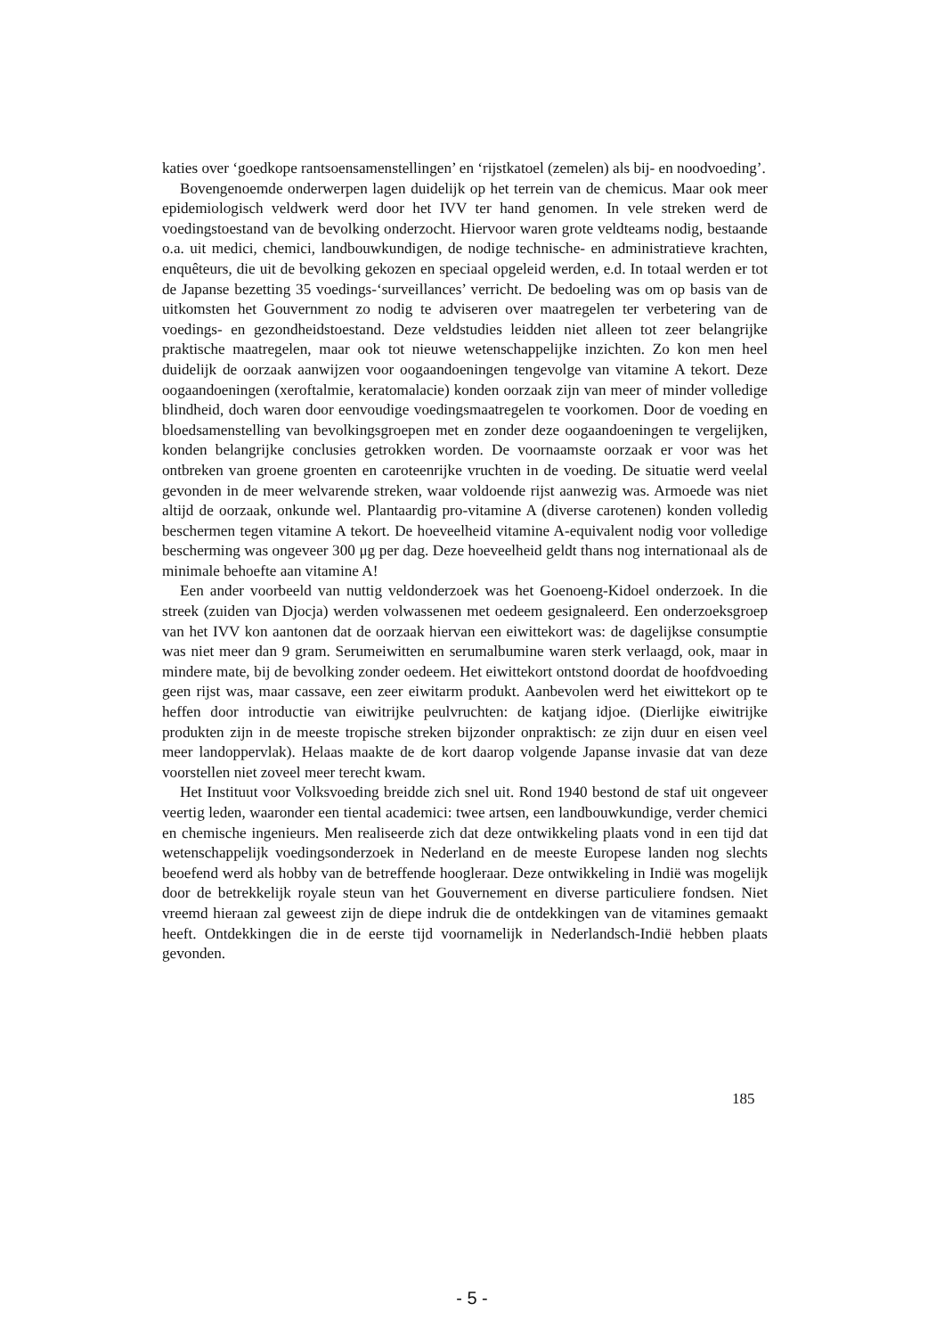katies over ‘goedkope rantsoensamenstellingen’ en ‘rijstkatoel (zemelen) als bij- en noodvoeding’.
Bovengenoemde onderwerpen lagen duidelijk op het terrein van de chemicus. Maar ook meer epidemiologisch veldwerk werd door het IVV ter hand genomen. In vele streken werd de voedingstoestand van de bevolking onderzocht. Hiervoor waren grote veldteams nodig, bestaande o.a. uit medici, chemici, landbouwkundigen, de nodige technische- en administratieve krachten, enquêteurs, die uit de bevolking gekozen en speciaal opgeleid werden, e.d. In totaal werden er tot de Japanse bezetting 35 voedings-‘surveillances’ verricht. De bedoeling was om op basis van de uitkomsten het Gouvernment zo nodig te adviseren over maatregelen ter verbetering van de voedings- en gezondheidstoestand. Deze veldstudies leidden niet alleen tot zeer belangrijke praktische maatregelen, maar ook tot nieuwe wetenschappelijke inzichten. Zo kon men heel duidelijk de oorzaak aanwijzen voor oogaandoeningen tengevolge van vitamine A tekort. Deze oogaandoeningen (xeroftalmie, keratomalacie) konden oorzaak zijn van meer of minder volledige blindheid, doch waren door eenvoudige voedingsmaatregelen te voorkomen. Door de voeding en bloedsamenstelling van bevolkingsgroepen met en zonder deze oogaandoeningen te vergelijken, konden belangrijke conclusies getrokken worden. De voornaamste oorzaak er voor was het ontbreken van groene groenten en caroteenrijke vruchten in de voeding. De situatie werd veelal gevonden in de meer welvarende streken, waar voldoende rijst aanwezig was. Armoede was niet altijd de oorzaak, onkunde wel. Plantaardig pro-vitamine A (diverse carotenen) konden volledig beschermen tegen vitamine A tekort. De hoeveelheid vitamine A-equivalent nodig voor volledige bescherming was ongeveer 300 μg per dag. Deze hoeveelheid geldt thans nog internationaal als de minimale behoefte aan vitamine A!
Een ander voorbeeld van nuttig veldonderzoek was het Goenoeng-Kidoel onderzoek. In die streek (zuiden van Djocja) werden volwassenen met oedeem gesignaleerd. Een onderzoeksgroep van het IVV kon aantonen dat de oorzaak hiervan een eiwittekort was: de dagelijkse consumptie was niet meer dan 9 gram. Serumeiwitten en serumalbumine waren sterk verlaagd, ook, maar in mindere mate, bij de bevolking zonder oedeem. Het eiwittekort ontstond doordat de hoofdvoeding geen rijst was, maar cassave, een zeer eiwitarm produkt. Aanbevolen werd het eiwittekort op te heffen door introductie van eiwitrijke peulvruchten: de katjang idjoe. (Dierlijke eiwitrijke produkten zijn in de meeste tropische streken bijzonder onpraktisch: ze zijn duur en eisen veel meer landoppervlak). Helaas maakte de de kort daarop volgende Japanse invasie dat van deze voorstellen niet zoveel meer terecht kwam.
Het Instituut voor Volksvoeding breidde zich snel uit. Rond 1940 bestond de staf uit ongeveer veertig leden, waaronder een tiental academici: twee artsen, een landbouwkundige, verder chemici en chemische ingenieurs. Men realiseerde zich dat deze ontwikkeling plaats vond in een tijd dat wetenschappelijk voedingsonderzoek in Nederland en de meeste Europese landen nog slechts beoefend werd als hobby van de betreffende hoogleraar. Deze ontwikkeling in Indië was mogelijk door de betrekkelijk royale steun van het Gouvernement en diverse particuliere fondsen. Niet vreemd hieraan zal geweest zijn de diepe indruk die de ontdekkingen van de vitamines gemaakt heeft. Ontdekkingen die in de eerste tijd voornamelijk in Nederlandsch-Indië hebben plaats gevonden.
185
- 5 -